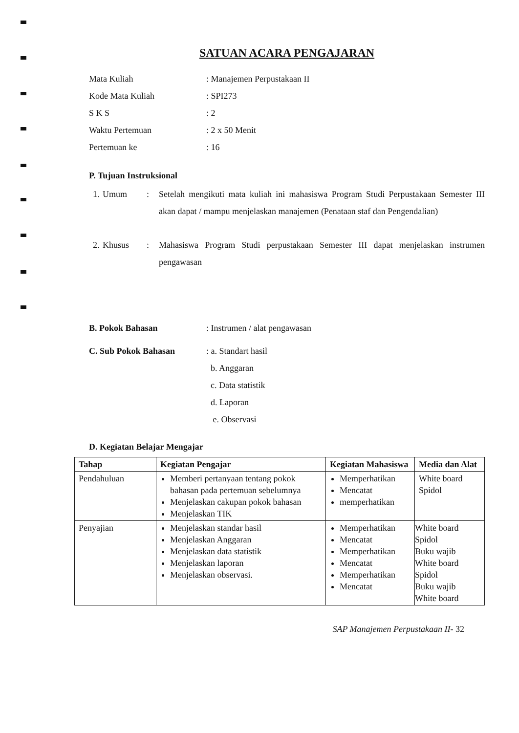SATUAN ACARA PENGAJARAN
Mata Kuliah : Manajemen Perpustakaan II
Kode Mata Kuliah : SPI273
S K S : 2
Waktu Pertemuan : 2 x 50 Menit
Pertemuan ke : 16
P. Tujuan Instruksional
1.
Umum : Setelah mengikuti mata kuliah ini mahasiswa Program Studi Perpustakaan Semester III akan dapat / mampu menjelaskan manajemen (Penataan staf dan Pengendalian)
2.
Khusus : Mahasiswa Program Studi perpustakaan Semester III dapat menjelaskan instrumen pengawasan
B. Pokok Bahasan : Instrumen / alat pengawasan
C. Sub Pokok Bahasan : a. Standart hasil
b. Anggaran
c. Data statistik
d. Laporan
e. Observasi
D. Kegiatan Belajar Mengajar
| Tahap | Kegiatan Pengajar | Kegiatan Mahasiswa | Media dan Alat |
| --- | --- | --- | --- |
| Pendahuluan | Memberi pertanyaan tentang pokok bahasan pada pertemuan sebelumnya Menjelaskan cakupan pokok bahasan Menjelaskan TIK | Memperhatikan Mencatat memperhatikan | White board Spidol |
| Penyajian | Menjelaskan standar hasil Menjelaskan Anggaran Menjelaskan data statistik Menjelaskan laporan Menjelaskan observasi. | Memperhatikan Mencatat Memperhatikan Mencatat Memperhatikan Mencatat | White board Spidol Buku wajib White board Spidol Buku wajib White board |
SAP Manajemen Perpustakaan II- 32